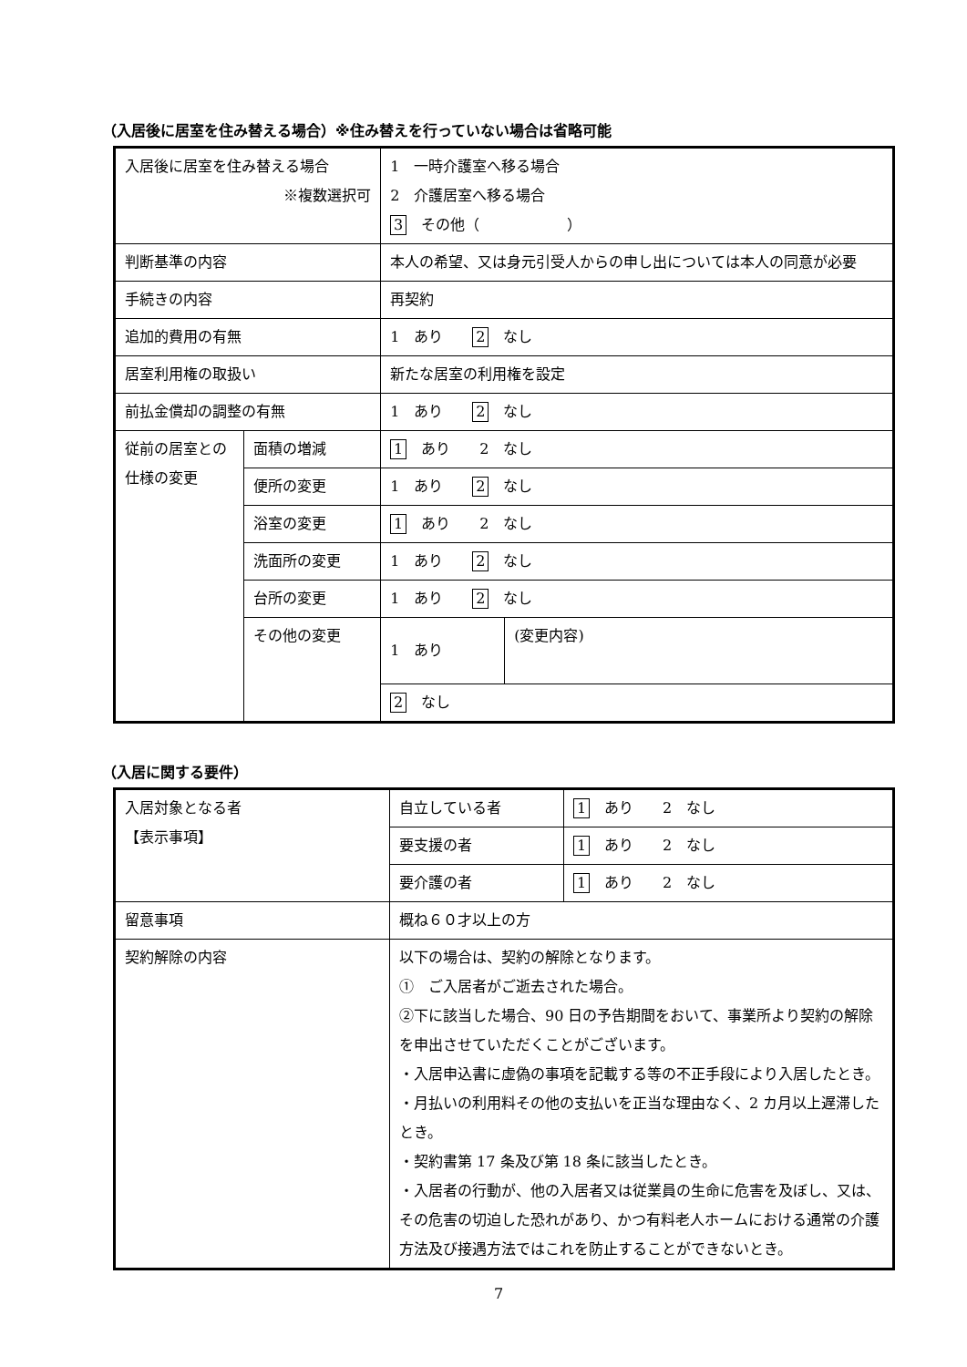（入居後に居室を住み替える場合）※住み替えを行っていない場合は省略可能
| 入居後に居室を住み替える場合 ※複数選択可 | | 1 一時介護室へ移る場合 2 介護居室へ移る場合 3 その他（ ） | |
| 判断基準の内容 | | 本人の希望、又は身元引受人からの申し出については本人の同意が必要 | |
| 手続きの内容 | | 再契約 | |
| 追加的費用の有無 | | 1 あり 2 なし | |
| 居室利用権の取扱い | | 新たな居室の利用権を設定 | |
| 前払金償却の調整の有無 | | 1 あり 2 なし | |
| 従前の居室との仕様の変更 | 面積の増減 | 1 あり 2 なし | |
| | 便所の変更 | 1 あり 2 なし | |
| | 浴室の変更 | 1 あり 2 なし | |
| | 洗面所の変更 | 1 あり 2 なし | |
| | 台所の変更 | 1 あり 2 なし | |
| | その他の変更 | 1 あり | (変更内容) |
| | | 2 なし | |
（入居に関する要件）
| 入居対象となる者 【表示事項】 | 自立している者 | 1 あり 2 なし |
| | 要支援の者 | 1 あり 2 なし |
| | 要介護の者 | 1 あり 2 なし |
| 留意事項 | 概ね６０才以上の方 | |
| 契約解除の内容 | 以下の場合は、契約の解除となります。 ① ご入居者がご逝去された場合。 ②下に該当した場合、90 日の予告期間をおいて、事業所より契約の解除を申出させていただくことがございます。 ・入居申込書に虚偽の事項を記載する等の不正手段により入居したとき。 ・月払いの利用料その他の支払いを正当な理由なく、2 カ月以上遅滞したとき。 ・契約書第 17 条及び第 18 条に該当したとき。 ・入居者の行動が、他の入居者又は従業員の生命に危害を及ぼし、又は、その危害の切迫した恐れがあり、かつ有料老人ホームにおける通常の介護方法及び接遇方法ではこれを防止することができないとき。 | |
7